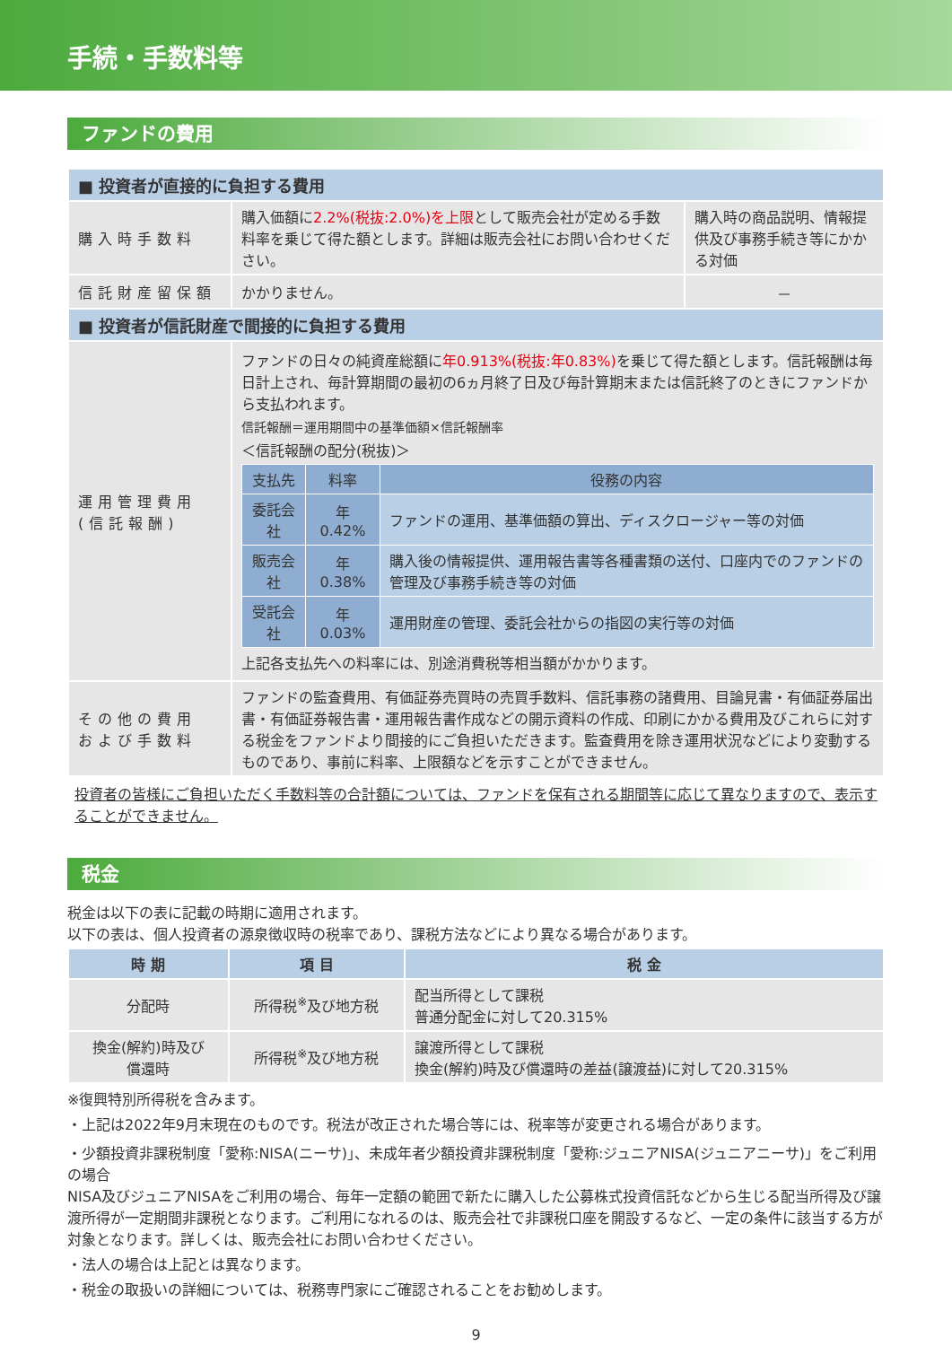手続・手数料等
ファンドの費用
| ■ 投資者が直接的に負担する費用 | | |
| 購入時手数料 | 購入価額に 2.2%(税抜:2.0%)を上限 として販売会社が定める手数料率を乗じて得た額とします。詳細は販売会社にお問い合わせください。 | 購入時の商品説明、情報提供及び事務手続き等にかかる対価 |
| 信託財産留保額 | かかりません。 | － |
| ■ 投資者が信託財産で間接的に負担する費用 | | |
| 運用管理費用 (信託報酬) | ファンドの日々の純資産総額に 年0.913%(税抜:年0.83%) を乗じて得た額とします。信託報酬は毎日計上され、毎計算期間の最初の6ヵ月終了日及び毎計算期末または信託終了のときにファンドから支払われます。 信託報酬＝運用期間中の基準価額×信託報酬率 ＜信託報酬の配分(税抜)＞ / 支払先 / 料率 / 役務の内容 / / --- / --- / --- / / 委託会社 / 年0.42% / ファンドの運用、基準価額の算出、ディスクロージャー等の対価 / / 販売会社 / 年0.38% / 購入後の情報提供、運用報告書等各種書類の送付、口座内でのファンドの管理及び事務手続き等の対価 / / 受託会社 / 年0.03% / 運用財産の管理、委託会社からの指図の実行等の対価 / 上記各支払先への料率には、別途消費税等相当額がかかります。 | |
| その他の費用 および手数料 | ファンドの監査費用、有価証券売買時の売買手数料、信託事務の諸費用、目論見書・有価証券届出書・有価証券報告書・運用報告書作成などの開示資料の作成、印刷にかかる費用及びこれらに対する税金をファンドより間接的にご負担いただきます。監査費用を除き運用状況などにより変動するものであり、事前に料率、上限額などを示すことができません。 | |
投資者の皆様にご負担いただく手数料等の合計額については、ファンドを保有される期間等に応じて異なりますので、表示することができません。
税金
税金は以下の表に記載の時期に適用されます。
以下の表は、個人投資者の源泉徴収時の税率であり、課税方法などにより異なる場合があります。
| 時 期 | 項 目 | 税 金 |
| --- | --- | --- |
| 分配時 | 所得税<sup>※</sup>及び地方税 | 配当所得として課税 普通分配金に対して20.315% |
| 換金(解約)時及び 償還時 | 所得税<sup>※</sup>及び地方税 | 譲渡所得として課税 換金(解約)時及び償還時の差益(譲渡益)に対して20.315% |
※復興特別所得税を含みます。
・上記は2022年9月末現在のものです。税法が改正された場合等には、税率等が変更される場合があります。
・少額投資非課税制度「愛称:NISA(ニーサ)」、未成年者少額投資非課税制度「愛称:ジュニアNISA(ジュニアニーサ)」をご利用の場合
NISA及びジュニアNISAをご利用の場合、毎年一定額の範囲で新たに購入した公募株式投資信託などから生じる配当所得及び譲渡所得が一定期間非課税となります。ご利用になれるのは、販売会社で非課税口座を開設するなど、一定の条件に該当する方が対象となります。詳しくは、販売会社にお問い合わせください。
・法人の場合は上記とは異なります。
・税金の取扱いの詳細については、税務専門家にご確認されることをお勧めします。
9